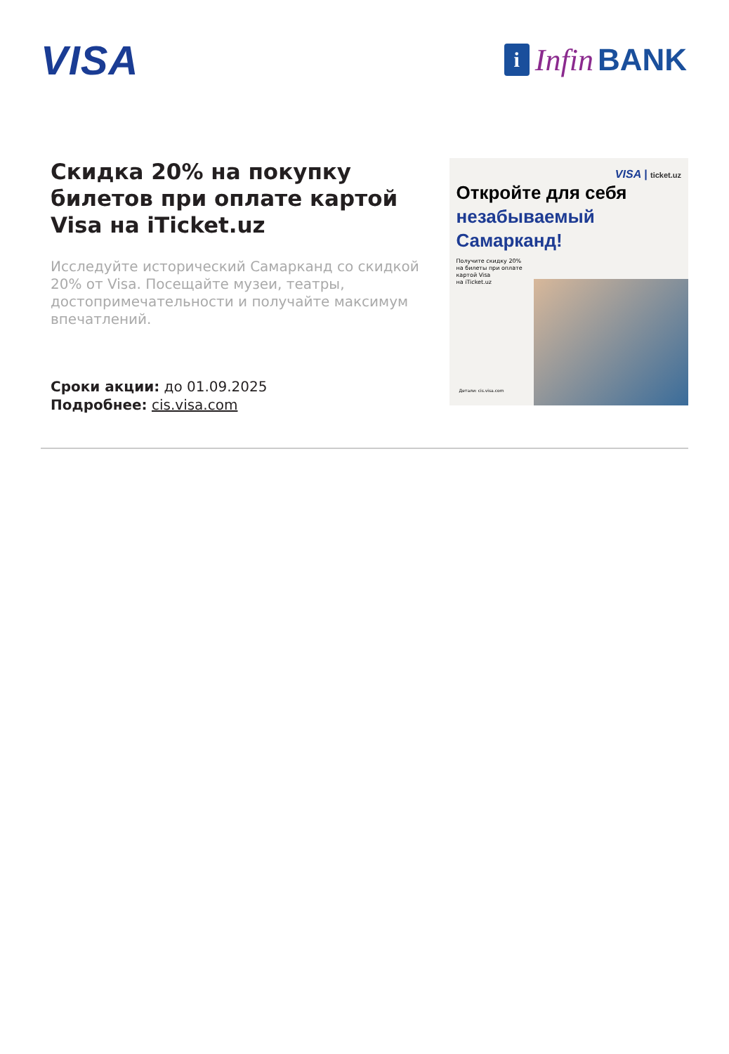VISA
i Infin BANK
Скидка 20% на покупку билетов при оплате картой Visa на iTicket.uz
Исследуйте исторический Самарканд со скидкой 20% от Visa. Посещайте музеи, театры, достопримечательности и получайте максимум впечатлений.
Сроки акции: до 01.09.2025
Подробнее: cis.visa.com
VISA | ticket.uz
Откройте для себя
незабываемый
Самарканд!
Получите скидку 20%
на билеты при оплате
картой Visa
на iTicket.uz
Детали: cis.visa.com